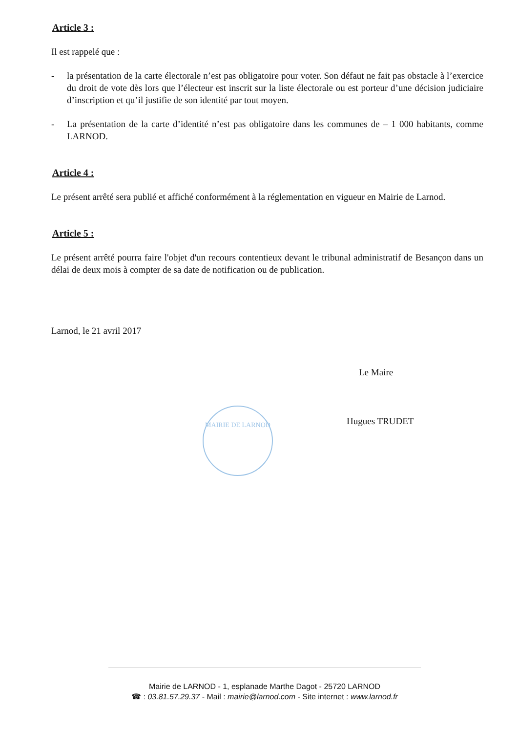Article 3 :
Il est rappelé que :
- la présentation de la carte électorale n’est pas obligatoire pour voter. Son défaut ne fait pas obstacle à l’exercice du droit de vote dès lors que l’électeur est inscrit sur la liste électorale ou est porteur d’une décision judiciaire d’inscription et qu’il justifie de son identité par tout moyen.
- La présentation de la carte d’identité n’est pas obligatoire dans les communes de – 1 000 habitants, comme LARNOD.
Article 4 :
Le présent arrêté sera publié et affiché conformément à la réglementation en vigueur en Mairie de Larnod.
Article 5 :
Le présent arrêté pourra faire l'objet d'un recours contentieux devant le tribunal administratif de Besançon dans un délai de deux mois à compter de sa date de notification ou de publication.
Larnod, le 21 avril 2017
Le Maire
Hugues TRUDET
MAIRIE DE LARNOD
Mairie de LARNOD - 1, esplanade Marthe Dagot - 25720 LARNOD
☎ : 03.81.57.29.37 - Mail : mairie@larnod.com - Site internet : www.larnod.fr